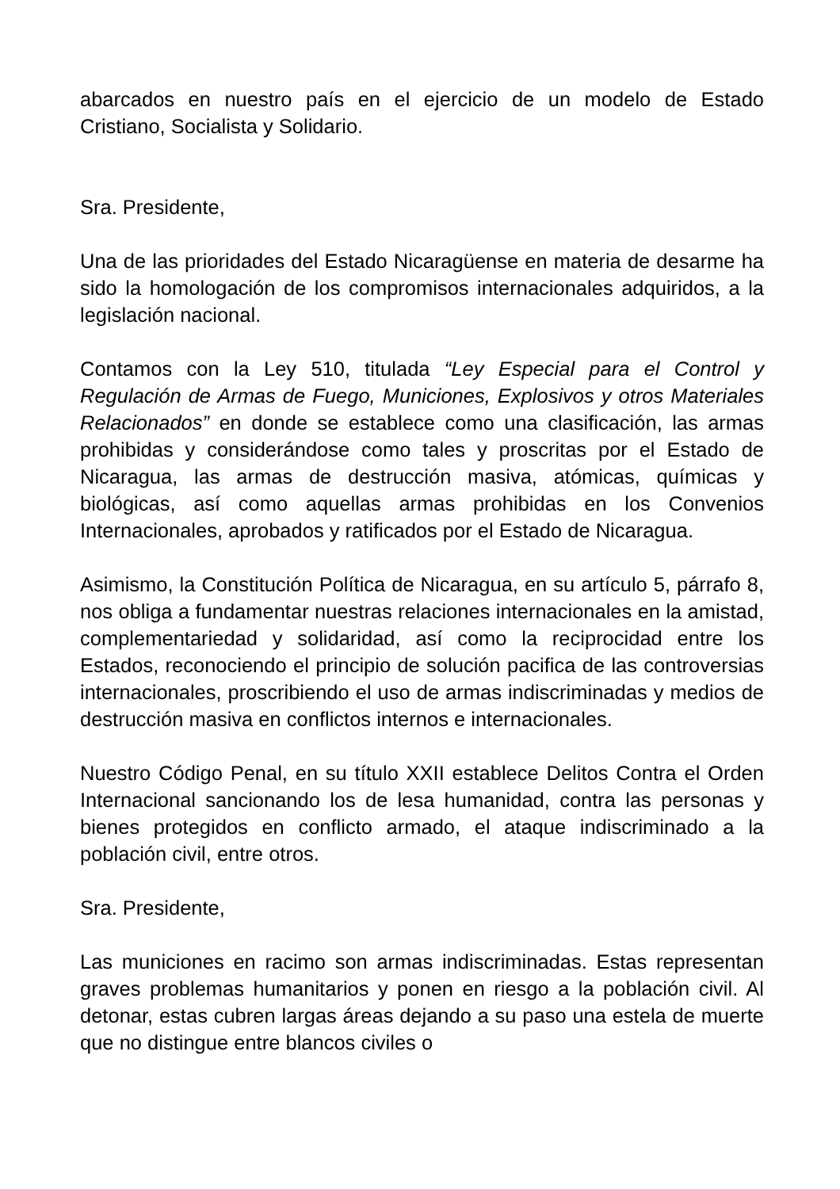abarcados en nuestro país en el ejercicio de un modelo de Estado Cristiano, Socialista y Solidario.
Sra. Presidente,
Una de las prioridades del Estado Nicaragüense en materia de desarme ha sido la homologación de los compromisos internacionales adquiridos, a la legislación nacional.
Contamos con la Ley 510, titulada “Ley Especial para el Control y Regulación de Armas de Fuego, Municiones, Explosivos y otros Materiales Relacionados” en donde se establece como una clasificación, las armas prohibidas y considerándose como tales y proscritas por el Estado de Nicaragua, las armas de destrucción masiva, atómicas, químicas y biológicas, así como aquellas armas prohibidas en los Convenios Internacionales, aprobados y ratificados por el Estado de Nicaragua.
Asimismo, la Constitución Política de Nicaragua, en su artículo 5, párrafo 8, nos obliga a fundamentar nuestras relaciones internacionales en la amistad, complementariedad y solidaridad, así como la reciprocidad entre los Estados, reconociendo el principio de solución pacifica de las controversias internacionales, proscribiendo el uso de armas indiscriminadas y medios de destrucción masiva en conflictos internos e internacionales.
Nuestro Código Penal, en su título XXII establece Delitos Contra el Orden Internacional sancionando los de lesa humanidad, contra las personas y bienes protegidos en conflicto armado, el ataque indiscriminado a la población civil, entre otros.
Sra. Presidente,
Las municiones en racimo son armas indiscriminadas. Estas representan graves problemas humanitarios y ponen en riesgo a la población civil. Al detonar, estas cubren largas áreas dejando a su paso una estela de muerte que no distingue entre blancos civiles o